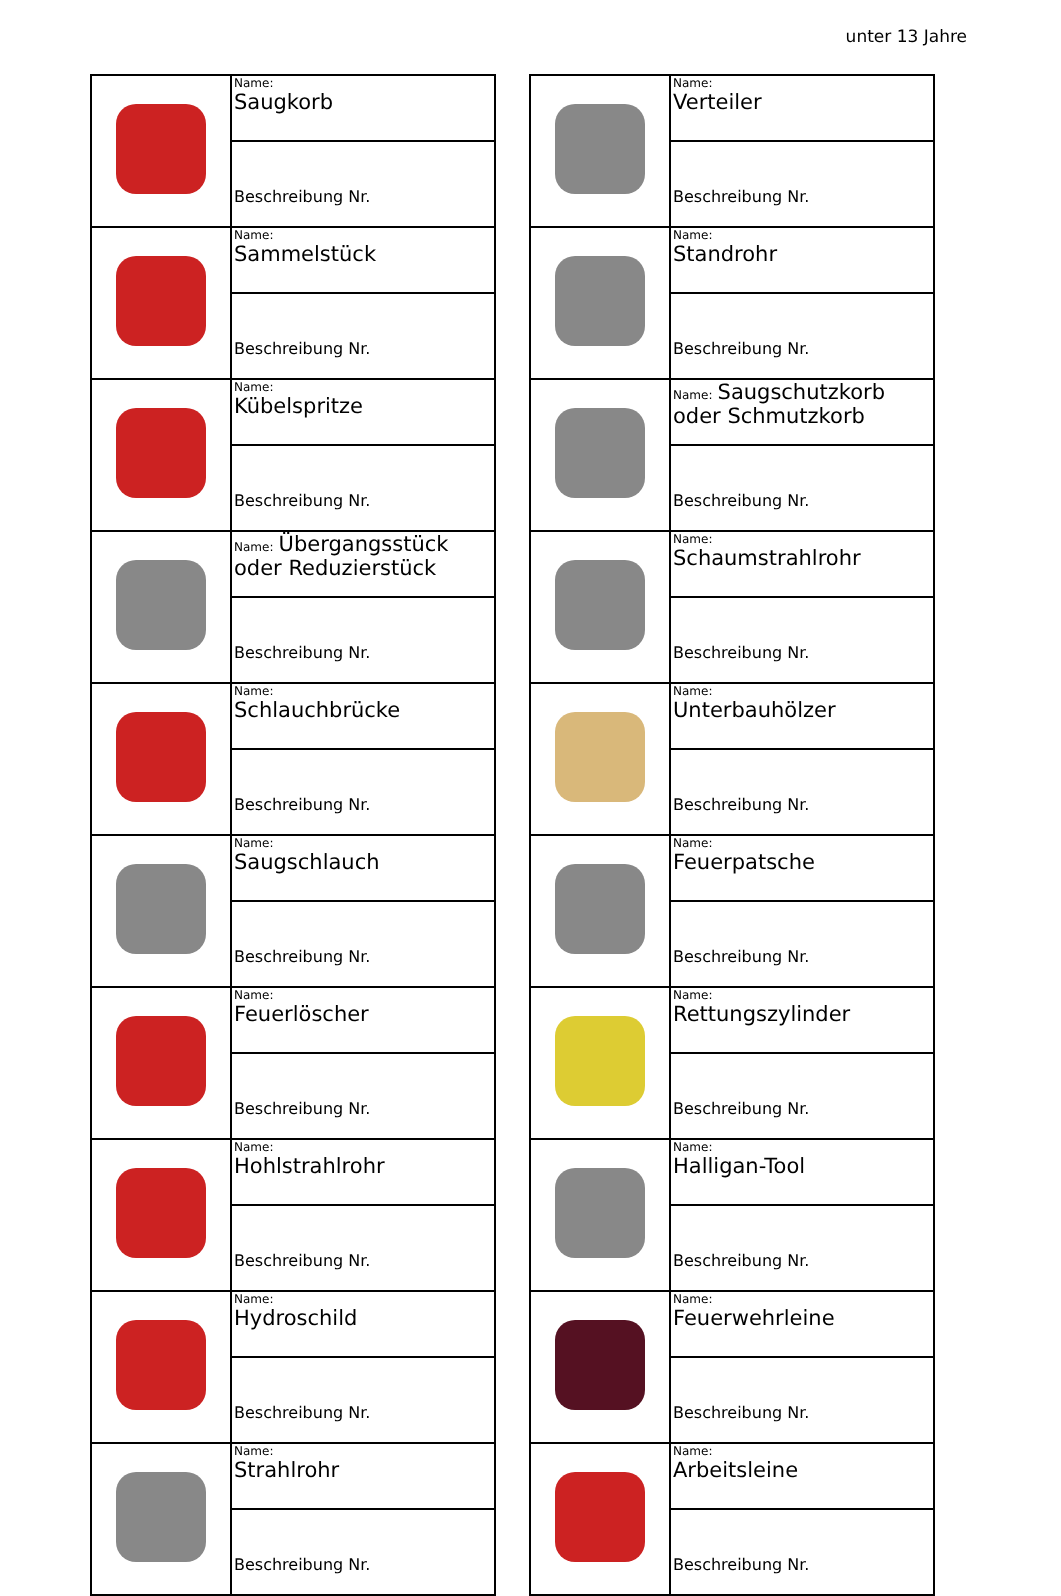unter 13 Jahre
| | Name: Saugkorb |
| | Beschreibung Nr. |
| | Name: Sammelstück |
| | Beschreibung Nr. |
| | Name: Kübelspritze |
| | Beschreibung Nr. |
| | Name: Übergangsstück oder Reduzierstück |
| | Beschreibung Nr. |
| | Name: Schlauchbrücke |
| | Beschreibung Nr. |
| | Name: Saugschlauch |
| | Beschreibung Nr. |
| | Name: Feuerlöscher |
| | Beschreibung Nr. |
| | Name: Hohlstrahlrohr |
| | Beschreibung Nr. |
| | Name: Hydroschild |
| | Beschreibung Nr. |
| | Name: Strahlrohr |
| | Beschreibung Nr. |
| | Name: Verteiler |
| | Beschreibung Nr. |
| | Name: Standrohr |
| | Beschreibung Nr. |
| | Name: Saugschutzkorb oder Schmutzkorb |
| | Beschreibung Nr. |
| | Name: Schaumstrahlrohr |
| | Beschreibung Nr. |
| | Name: Unterbauhölzer |
| | Beschreibung Nr. |
| | Name: Feuerpatsche |
| | Beschreibung Nr. |
| | Name: Rettungszylinder |
| | Beschreibung Nr. |
| | Name: Halligan-Tool |
| | Beschreibung Nr. |
| | Name: Feuerwehrleine |
| | Beschreibung Nr. |
| | Name: Arbeitsleine |
| | Beschreibung Nr. |